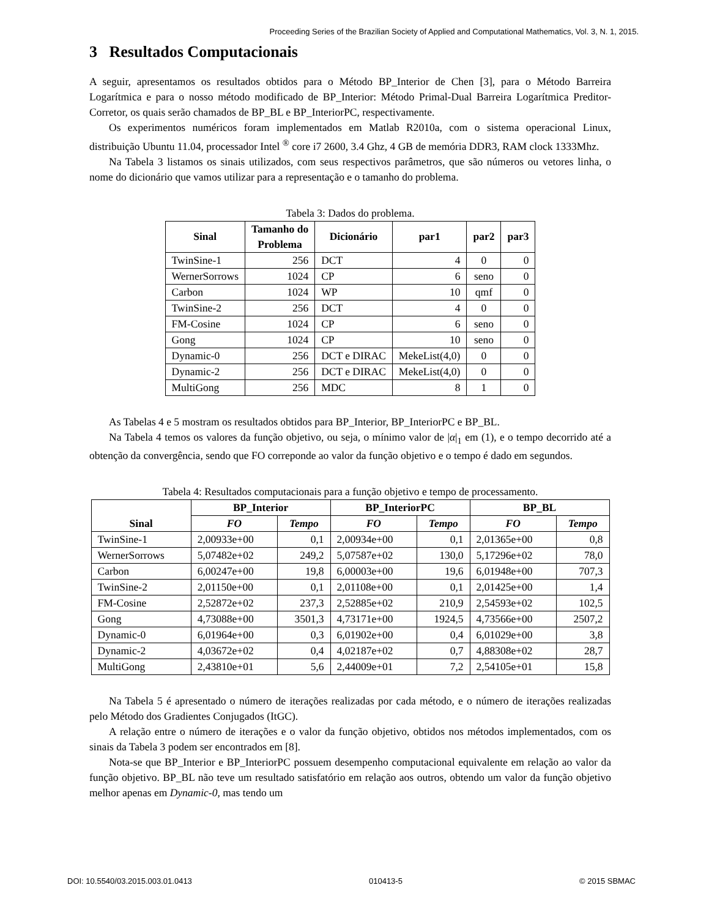Proceeding Series of the Brazilian Society of Applied and Computational Mathematics, Vol. 3, N. 1, 2015.
3 Resultados Computacionais
A seguir, apresentamos os resultados obtidos para o Método BP_Interior de Chen [3], para o Método Barreira Logarítmica e para o nosso método modificado de BP_Interior: Método Primal-Dual Barreira Logarítmica Preditor-Corretor, os quais serão chamados de BP_BL e BP_InteriorPC, respectivamente.
Os experimentos numéricos foram implementados em Matlab R2010a, com o sistema operacional Linux, distribuição Ubuntu 11.04, processador Intel <sup>®</sup> core i7 2600, 3.4 Ghz, 4 GB de memória DDR3, RAM clock 1333Mhz.
Na Tabela 3 listamos os sinais utilizados, com seus respectivos parâmetros, que são números ou vetores linha, o nome do dicionário que vamos utilizar para a representação e o tamanho do problema.
Tabela 3: Dados do problema.
| Sinal | Tamanho do Problema | Dicionário | par1 | par2 | par3 |
| --- | --- | --- | --- | --- | --- |
| TwinSine-1 | 256 | DCT | 4 | 0 | 0 |
| WernerSorrows | 1024 | CP | 6 | seno | 0 |
| Carbon | 1024 | WP | 10 | qmf | 0 |
| TwinSine-2 | 256 | DCT | 4 | 0 | 0 |
| FM-Cosine | 1024 | CP | 6 | seno | 0 |
| Gong | 1024 | CP | 10 | seno | 0 |
| Dynamic-0 | 256 | DCT e DIRAC | MekeList(4,0) | 0 | 0 |
| Dynamic-2 | 256 | DCT e DIRAC | MekeList(4,0) | 0 | 0 |
| MultiGong | 256 | MDC | 8 | 1 | 0 |
As Tabelas 4 e 5 mostram os resultados obtidos para BP_Interior, BP_InteriorPC e BP_BL.
Na Tabela 4 temos os valores da função objetivo, ou seja, o mínimo valor de |α|<sub>1</sub> em (1), e o tempo decorrido até a obtenção da convergência, sendo que FO correponde ao valor da função objetivo e o tempo é dado em segundos.
Tabela 4: Resultados computacionais para a função objetivo e tempo de processamento.
| Sinal | BP_Interior | | BP_InteriorPC | | BP_BL | |
| --- | --- | --- | --- | --- | --- | --- |
| | FO | Tempo | FO | Tempo | FO | Tempo |
| TwinSine-1 | 2,00933e+00 | 0,1 | 2,00934e+00 | 0,1 | 2,01365e+00 | 0,8 |
| WernerSorrows | 5,07482e+02 | 249,2 | 5,07587e+02 | 130,0 | 5,17296e+02 | 78,0 |
| Carbon | 6,00247e+00 | 19,8 | 6,00003e+00 | 19,6 | 6,01948e+00 | 707,3 |
| TwinSine-2 | 2,01150e+00 | 0,1 | 2,01108e+00 | 0,1 | 2,01425e+00 | 1,4 |
| FM-Cosine | 2,52872e+02 | 237,3 | 2,52885e+02 | 210,9 | 2,54593e+02 | 102,5 |
| Gong | 4,73088e+00 | 3501,3 | 4,73171e+00 | 1924,5 | 4,73566e+00 | 2507,2 |
| Dynamic-0 | 6,01964e+00 | 0,3 | 6,01902e+00 | 0,4 | 6,01029e+00 | 3,8 |
| Dynamic-2 | 4,03672e+02 | 0,4 | 4,02187e+02 | 0,7 | 4,88308e+02 | 28,7 |
| MultiGong | 2,43810e+01 | 5,6 | 2,44009e+01 | 7,2 | 2,54105e+01 | 15,8 |
Na Tabela 5 é apresentado o número de iterações realizadas por cada método, e o número de iterações realizadas pelo Método dos Gradientes Conjugados (ItGC).
A relação entre o número de iterações e o valor da função objetivo, obtidos nos métodos implementados, com os sinais da Tabela 3 podem ser encontrados em [8].
Nota-se que BP_Interior e BP_InteriorPC possuem desempenho computacional equivalente em relação ao valor da função objetivo. BP_BL não teve um resultado satisfatório em relação aos outros, obtendo um valor da função objetivo melhor apenas em Dynamic-0, mas tendo um
DOI: 10.5540/03.2015.003.01.0413 010413-5 © 2015 SBMAC